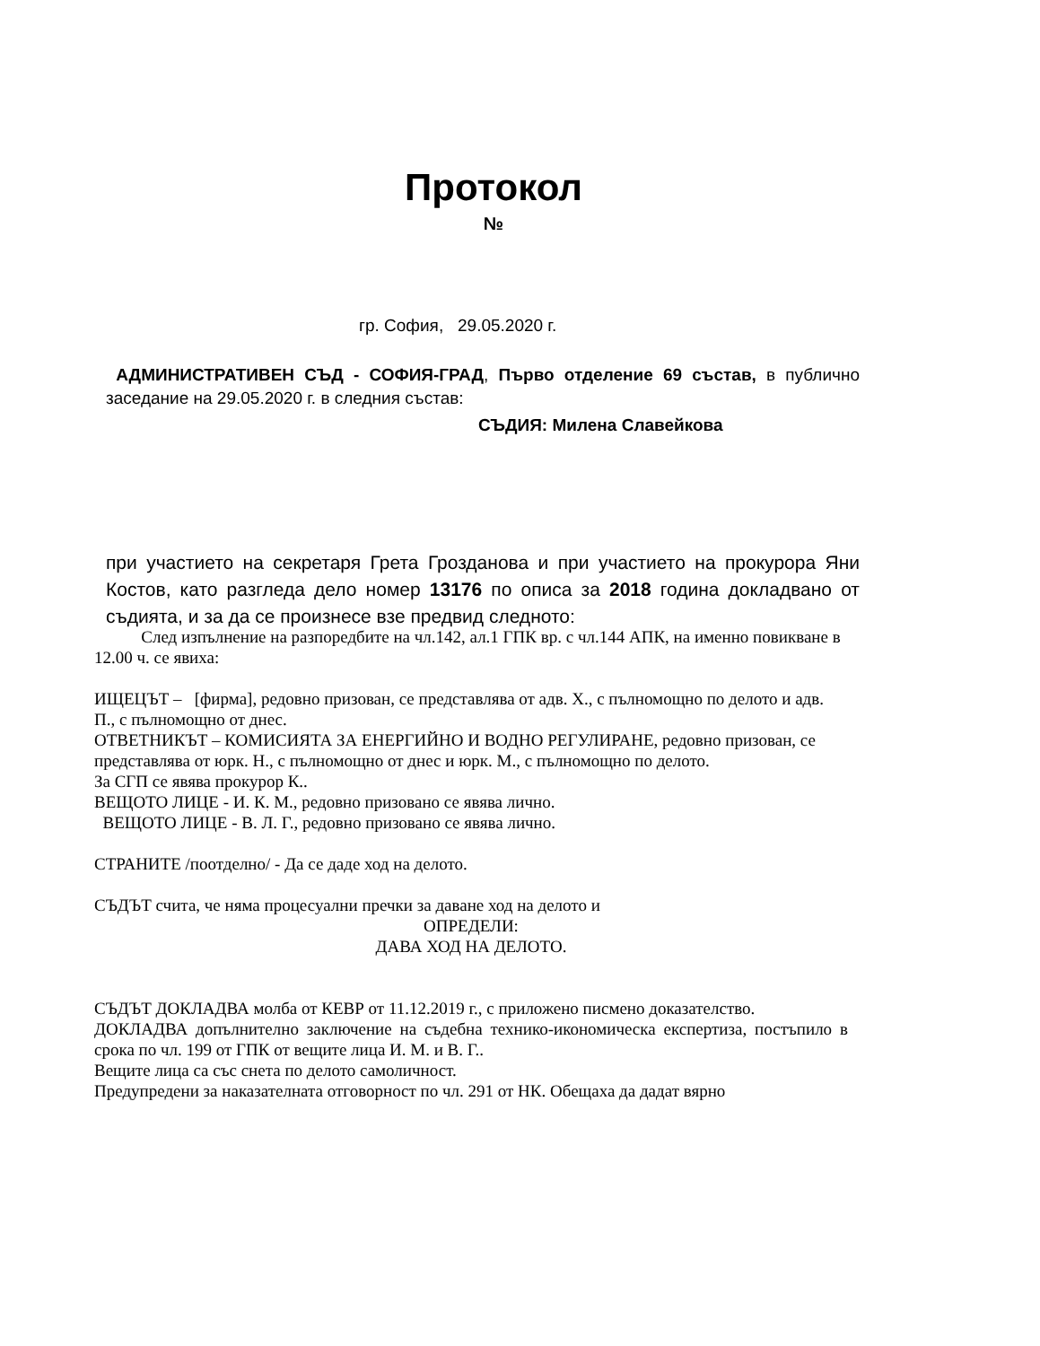Протокол
№
гр. София, 29.05.2020 г.
АДМИНИСТРАТИВЕН СЪД - СОФИЯ-ГРАД, Първо отделение 69 състав, в публично заседание на 29.05.2020 г. в следния състав:
СЪДИЯ: Милена Славейкова
при участието на секретаря Грета Грозданова и при участието на прокурора Яни Костов, като разгледа дело номер 13176 по описа за 2018 година докладвано от съдията, и за да се произнесе взе предвид следното:
След изпълнение на разпоредбите на чл.142, ал.1 ГПК вр. с чл.144 АПК, на именно повикване в 12.00 ч. се явиха:
ИЩЕЦЪТ – [фирма], редовно призован, се представлява от адв. Х., с пълномощно по делото и адв. П., с пълномощно от днес.
ОТВЕТНИКЪТ – КОМИСИЯТА ЗА ЕНЕРГИЙНО И ВОДНО РЕГУЛИРАНЕ, редовно призован, се представлява от юрк. Н., с пълномощно от днес и юрк. М., с пълномощно по делото.
За СГП се явява прокурор К..
ВЕЩОТО ЛИЦЕ - И. К. М., редовно призовано се явява лично.
ВЕЩОТО ЛИЦЕ - В. Л. Г., редовно призовано се явява лично.
СТРАНИТЕ /поотделно/ - Да се даде ход на делото.
СЪДЪТ счита, че няма процесуални пречки за даване ход на делото и
ОПРЕДЕЛИ:
ДАВА ХОД НА ДЕЛОТО.
СЪДЪТ ДОКЛАДВА молба от КЕВР от 11.12.2019 г., с приложено писмено доказателство.
ДОКЛАДВА допълнително заключение на съдебна технико-икономическа експертиза, постъпило в срока по чл. 199 от ГПК от вещите лица И. М. и В. Г..
Вещите лица са със снета по делото самоличност.
Предупредени за наказателната отговорност по чл. 291 от НК. Обещаха да дадат вярно